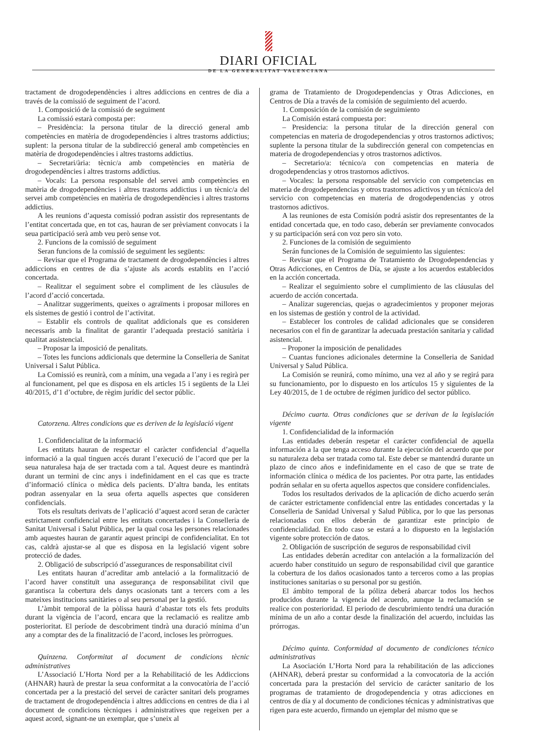DIARI OFICIAL
DE LA GENERALITAT VALENCIANA
tractament de drogodependències i altres addiccions en centres de dia a través de la comissió de seguiment de l’acord.
1. Composició de la comissió de seguiment
La comissió estarà composta per:
– Presidència: la persona titular de la direcció general amb competències en matèria de drogodependències i altres trastorns addictius; suplent: la persona titular de la subdirecció general amb competències en matèria de drogodependències i altres trastorns addictius.
– Secretari/ària: tècnic/a amb competències en matèria de drogodependències i altres trastorns addictius.
– Vocals: La persona responsable del servei amb competències en matèria de drogodependències i altres trastorns addictius i un tècnic/a del servei amb competències en matèria de drogodependències i altres trastorns addictius.
A les reunions d’aquesta comissió podran assistir dos representants de l’entitat concertada que, en tot cas, hauran de ser prèviament convocats i la seua participació serà amb veu però sense vot.
2. Funcions de la comissió de seguiment
Seran funcions de la comissió de seguiment les següents:
– Revisar que el Programa de tractament de drogodependències i altres addiccions en centres de dia s’ajuste als acords establits en l’acció concertada.
– Realitzar el seguiment sobre el compliment de les clàusules de l’acord d’acció concertada.
– Analitzar suggeriments, queixes o agraïments i proposar millores en els sistemes de gestió i control de l’activitat.
– Establir els controls de qualitat addicionals que es consideren necessaris amb la finalitat de garantir l’adequada prestació sanitària i qualitat assistencial.
– Proposar la imposició de penalitats.
– Totes les funcions addicionals que determine la Conselleria de Sanitat Universal i Salut Pública.
La Comissió es reunirà, com a mínim, una vegada a l’any i es regirà per al funcionament, pel que es disposa en els articles 15 i següents de la Llei 40/2015, d’1 d’octubre, de règim jurídic del sector públic.
Catorzena. Altres condicions que es deriven de la legislació vigent
1. Confidencialitat de la informació
Les entitats hauran de respectar el caràcter confidencial d’aquella informació a la qual tinguen accés durant l’execució de l’acord que per la seua naturalesa haja de ser tractada com a tal. Aquest deure es mantindrà durant un termini de cinc anys i indefinidament en el cas que es tracte d’informació clínica o mèdica dels pacients. D’altra banda, les entitats podran assenyalar en la seua oferta aquells aspectes que consideren confidencials.
Tots els resultats derivats de l’aplicació d’aquest acord seran de caràcter estrictament confidencial entre les entitats concertades i la Conselleria de Sanitat Universal i Salut Pública, per la qual cosa les persones relacionades amb aquestes hauran de garantir aquest principi de confidencialitat. En tot cas, caldrà ajustar-se al que es disposa en la legislació vigent sobre protecció de dades.
2. Obligació de subscripció d’assegurances de responsabilitat civil
Les entitats hauran d’acreditar amb antelació a la formalització de l’acord haver constituït una assegurança de responsabilitat civil que garantisca la cobertura dels danys ocasionats tant a tercers com a les mateixes institucions sanitàries o al seu personal per la gestió.
L’àmbit temporal de la pòlissa haurà d’abastar tots els fets produïts durant la vigència de l’acord, encara que la reclamació es realitze amb posterioritat. El període de descobriment tindrà una duració mínima d’un any a comptar des de la finalització de l’acord, incloses les pròrrogues.
Quinzena. Conformitat al document de condicions tècnic administratives
L’Associació L’Horta Nord per a la Rehabilitació de les Addiccions (AHNAR) haurà de prestar la seua conformitat a la convocatòria de l’acció concertada per a la prestació del servei de caràcter sanitari dels programes de tractament de drogodependència i altres addiccions en centres de dia i al document de condicions tècniques i administratives que regeixen per a aquest acord, signant-ne un exemplar, que s’uneix al
grama de Tratamiento de Drogodependencias y Otras Adicciones, en Centros de Día a través de la comisión de seguimiento del acuerdo.
1. Composición de la comisión de seguimiento
La Comisión estará compuesta por:
– Presidencia: la persona titular de la dirección general con competencias en materia de drogodependencias y otros trastornos adictivos; suplente la persona titular de la subdirección general con competencias en materia de drogodependencias y otros trastornos adictivos.
– Secretario/a: técnico/a con competencias en materia de drogodependencias y otros trastornos adictivos.
– Vocales: la persona responsable del servicio con competencias en materia de drogodependencias y otros trastornos adictivos y un técnico/a del servicio con competencias en materia de drogodependencias y otros trastornos adictivos.
A las reuniones de esta Comisión podrá asistir dos representantes de la entidad concertada que, en todo caso, deberán ser previamente convocados y su participación será con voz pero sin voto.
2. Funciones de la comisión de seguimiento
Serán funciones de la Comisión de seguimiento las siguientes:
– Revisar que el Programa de Tratamiento de Drogodependencias y Otras Adicciones, en Centros de Día, se ajuste a los acuerdos establecidos en la acción concertada.
– Realizar el seguimiento sobre el cumplimiento de las cláusulas del acuerdo de acción concertada.
– Analizar sugerencias, quejas o agradecimientos y proponer mejoras en los sistemas de gestión y control de la actividad.
– Establecer los controles de calidad adicionales que se consideren necesarios con el fin de garantizar la adecuada prestación sanitaria y calidad asistencial.
– Proponer la imposición de penalidades
– Cuantas funciones adicionales determine la Conselleria de Sanidad Universal y Salud Pública.
La Comisión se reunirá, como mínimo, una vez al año y se regirá para su funcionamiento, por lo dispuesto en los artículos 15 y siguientes de la Ley 40/2015, de 1 de octubre de régimen jurídico del sector público.
Décimo cuarta. Otras condiciones que se derivan de la legislación vigente
1. Confidencialidad de la información
Las entidades deberán respetar el carácter confidencial de aquella información a la que tenga acceso durante la ejecución del acuerdo que por su naturaleza deba ser tratada como tal. Este deber se mantendrá durante un plazo de cinco años e indefinidamente en el caso de que se trate de información clínica o médica de los pacientes. Por otra parte, las entidades podrán señalar en su oferta aquellos aspectos que considere confidenciales.
Todos los resultados derivados de la aplicación de dicho acuerdo serán de carácter estrictamente confidencial entre las entidades concertadas y la Conselleria de Sanidad Universal y Salud Pública, por lo que las personas relacionadas con ellos deberán de garantizar este principio de confidencialidad. En todo caso se estará a lo dispuesto en la legislación vigente sobre protección de datos.
2. Obligación de suscripción de seguros de responsabilidad civil
Las entidades deberán acreditar con antelación a la formalización del acuerdo haber constituido un seguro de responsabilidad civil que garantice la cobertura de los daños ocasionados tanto a terceros como a las propias instituciones sanitarias o su personal por su gestión.
El ámbito temporal de la póliza deberá abarcar todos los hechos producidos durante la vigencia del acuerdo, aunque la reclamación se realice con posterioridad. El periodo de descubrimiento tendrá una duración mínima de un año a contar desde la finalización del acuerdo, incluidas las prórrogas.
Décimo quinta. Conformidad al documento de condiciones técnico administrativas
La Asociación L’Horta Nord para la rehabilitación de las adicciones (AHNAR), deberá prestar su conformidad a la convocatoria de la acción concertada para la prestación del servicio de carácter sanitario de los programas de tratamiento de drogodependencia y otras adicciones en centros de día y al documento de condiciones técnicas y administrativas que rigen para este acuerdo, firmando un ejemplar del mismo que se